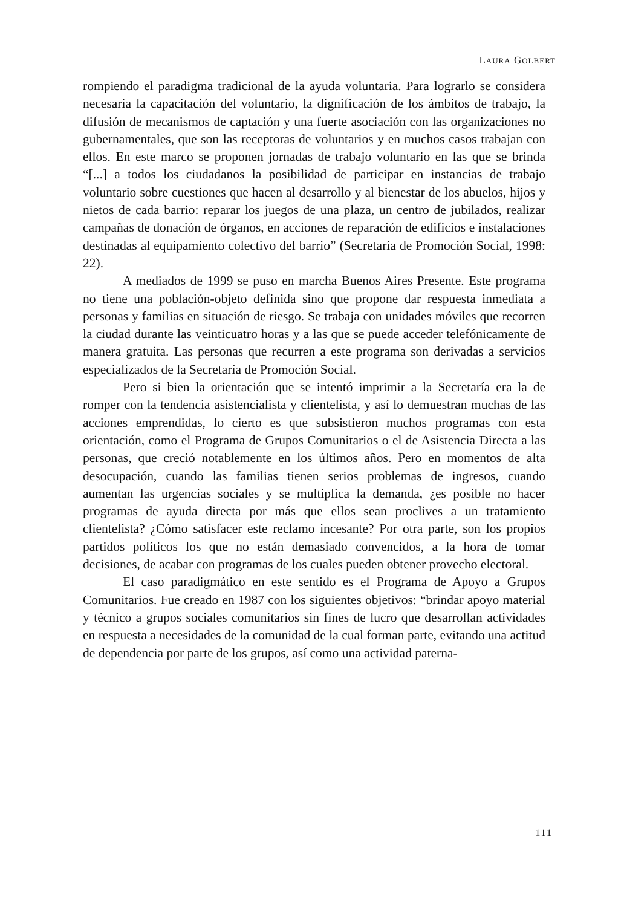LAURA GOLBERT
rompiendo el paradigma tradicional de la ayuda voluntaria. Para lograrlo se considera necesaria la capacitación del voluntario, la dignificación de los ámbitos de trabajo, la difusión de mecanismos de captación y una fuerte asociación con las organizaciones no gubernamentales, que son las receptoras de voluntarios y en muchos casos trabajan con ellos. En este marco se proponen jornadas de trabajo voluntario en las que se brinda “[...] a todos los ciudadanos la posibilidad de participar en instancias de trabajo voluntario sobre cuestiones que hacen al desarrollo y al bienestar de los abuelos, hijos y nietos de cada barrio: reparar los juegos de una plaza, un centro de jubilados, realizar campañas de donación de órganos, en acciones de reparación de edificios e instalaciones destinadas al equipamiento colectivo del barrio” (Secretaría de Promoción Social, 1998: 22).
A mediados de 1999 se puso en marcha Buenos Aires Presente. Este programa no tiene una población-objeto definida sino que propone dar respuesta inmediata a personas y familias en situación de riesgo. Se trabaja con unidades móviles que recorren la ciudad durante las veinticuatro horas y a las que se puede acceder telefónicamente de manera gratuita. Las personas que recurren a este programa son derivadas a servicios especializados de la Secretaría de Promoción Social.
Pero si bien la orientación que se intentó imprimir a la Secretaría era la de romper con la tendencia asistencialista y clientelista, y así lo demuestran muchas de las acciones emprendidas, lo cierto es que subsistieron muchos programas con esta orientación, como el Programa de Grupos Comunitarios o el de Asistencia Directa a las personas, que creció notablemente en los últimos años. Pero en momentos de alta desocupación, cuando las familias tienen serios problemas de ingresos, cuando aumentan las urgencias sociales y se multiplica la demanda, ¿es posible no hacer programas de ayuda directa por más que ellos sean proclives a un tratamiento clientelista? ¿Cómo satisfacer este reclamo incesante? Por otra parte, son los propios partidos políticos los que no están demasiado convencidos, a la hora de tomar decisiones, de acabar con programas de los cuales pueden obtener provecho electoral.
El caso paradigmático en este sentido es el Programa de Apoyo a Grupos Comunitarios. Fue creado en 1987 con los siguientes objetivos: “brindar apoyo material y técnico a grupos sociales comunitarios sin fines de lucro que desarrollan actividades en respuesta a necesidades de la comunidad de la cual forman parte, evitando una actitud de dependencia por parte de los grupos, así como una actividad paterna-
111